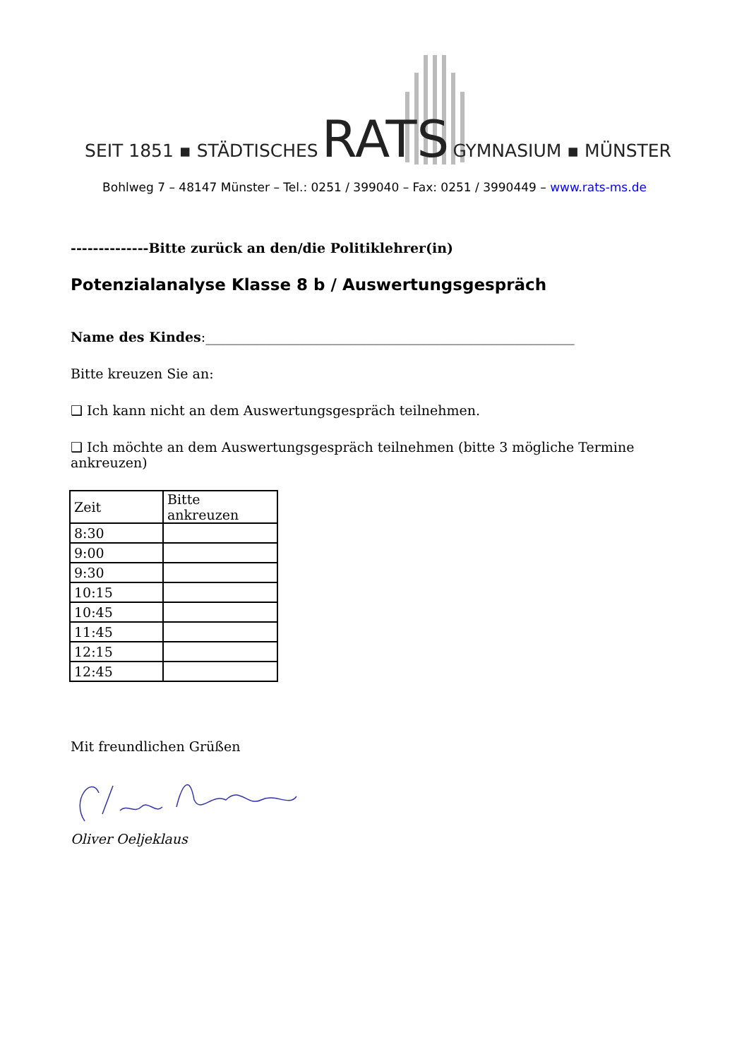SEIT 1851 ▪ STÄDTISCHES RATS GYMNASIUM ▪ MÜNSTER
Bohlweg 7 – 48147 Münster – Tel.: 0251 / 399040 – Fax: 0251 / 3990449 – www.rats-ms.de
--------------Bitte zurück an den/die Politiklehrer(in)
Potenzialanalyse Klasse 8 b / Auswertungsgespräch
Name des Kindes:_______________________________________________________
Bitte kreuzen Sie an:
❑ Ich kann nicht an dem Auswertungsgespräch teilnehmen.
❑ Ich möchte an dem Auswertungsgespräch teilnehmen (bitte 3 mögliche Termine ankreuzen)
| Zeit | Bitte ankreuzen |
| 8:30 | |
| 9:00 | |
| 9:30 | |
| 10:15 | |
| 10:45 | |
| 11:45 | |
| 12:15 | |
| 12:45 | |
Mit freundlichen Grüßen
Oliver Oeljeklaus